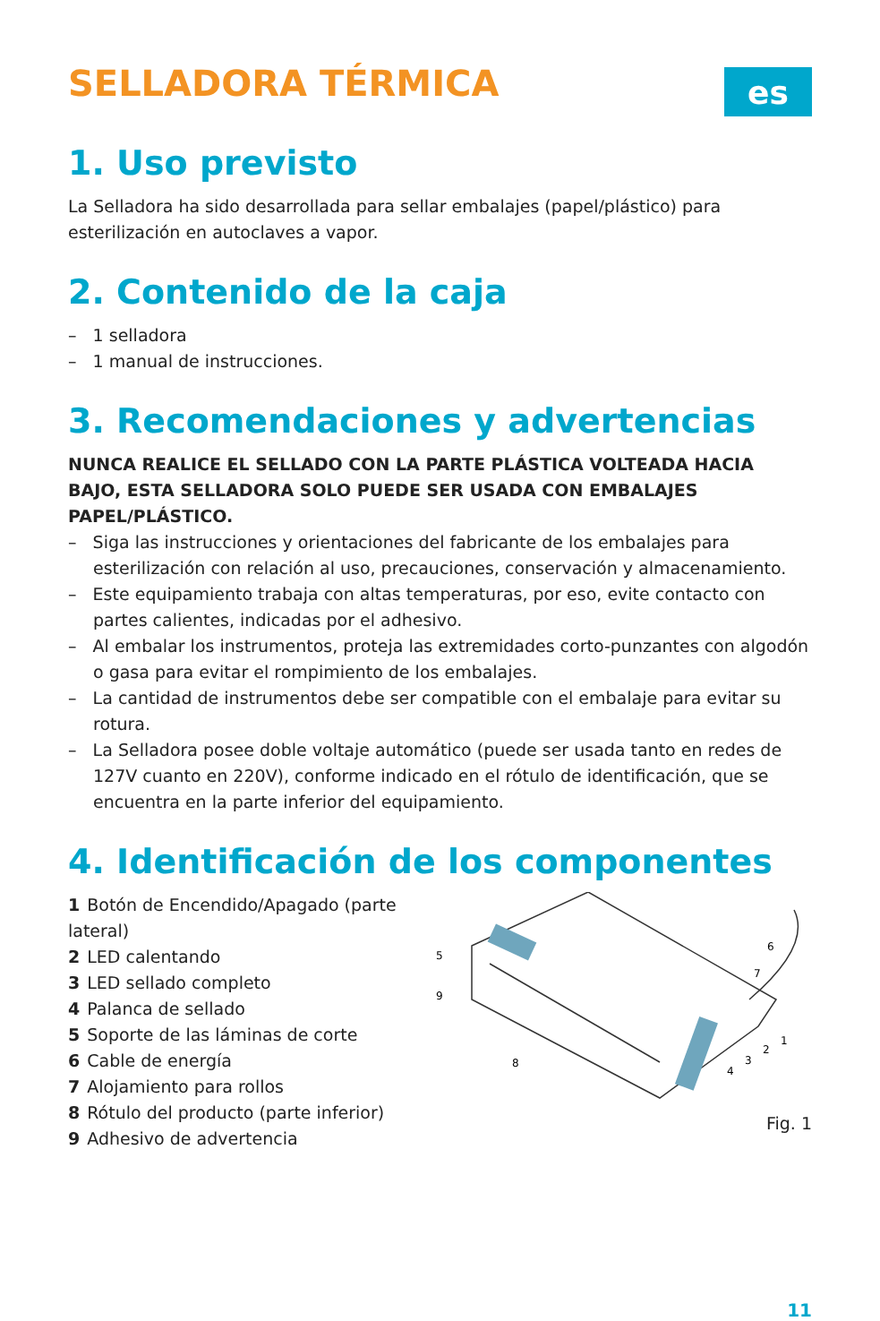SELLADORA TÉRMICA
es
1. Uso previsto
La Selladora ha sido desarrollada para sellar embalajes (papel/plástico) para esterilización en autoclaves a vapor.
2. Contenido de la caja
– 1 selladora
– 1 manual de instrucciones.
3. Recomendaciones y advertencias
NUNCA REALICE EL SELLADO CON LA PARTE PLÁSTICA VOLTEADA HACIA BAJO, ESTA SELLADORA SOLO PUEDE SER USADA CON EMBALAJES PAPEL/PLÁSTICO.
– Siga las instrucciones y orientaciones del fabricante de los embalajes para esterilización con relación al uso, precauciones, conservación y almacenamiento.
– Este equipamiento trabaja con altas temperaturas, por eso, evite contacto con partes calientes, indicadas por el adhesivo.
– Al embalar los instrumentos, proteja las extremidades corto-punzantes con algodón o gasa para evitar el rompimiento de los embalajes.
– La cantidad de instrumentos debe ser compatible con el embalaje para evitar su rotura.
– La Selladora posee doble voltaje automático (puede ser usada tanto en redes de 127V cuanto en 220V), conforme indicado en el rótulo de identificación, que se encuentra en la parte inferior del equipamiento.
4. Identificación de los componentes
1 Botón de Encendido/Apagado (parte lateral)
2 LED calentando
3 LED sellado completo
4 Palanca de sellado
5 Soporte de las láminas de corte
6 Cable de energía
7 Alojamiento para rollos
8 Rótulo del producto (parte inferior)
9 Adhesivo de advertencia
5
9
6
7
8
1
2
3
4
Fig. 1
11